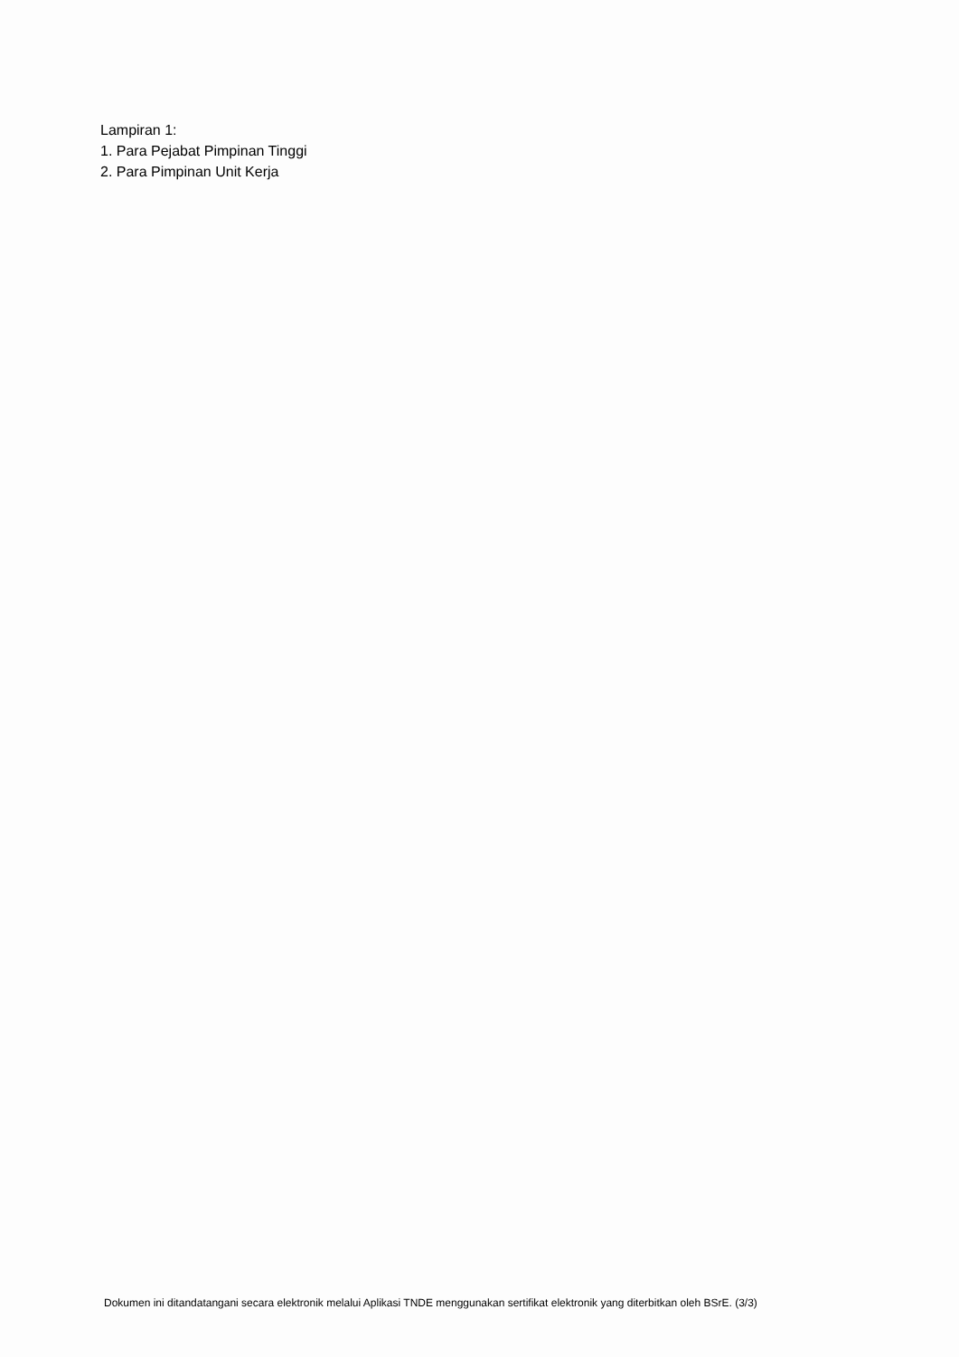Lampiran 1:
1. Para Pejabat Pimpinan Tinggi
2. Para Pimpinan Unit Kerja
Dokumen ini ditandatangani secara elektronik melalui Aplikasi TNDE menggunakan sertifikat elektronik yang diterbitkan oleh BSrE. (3/3)